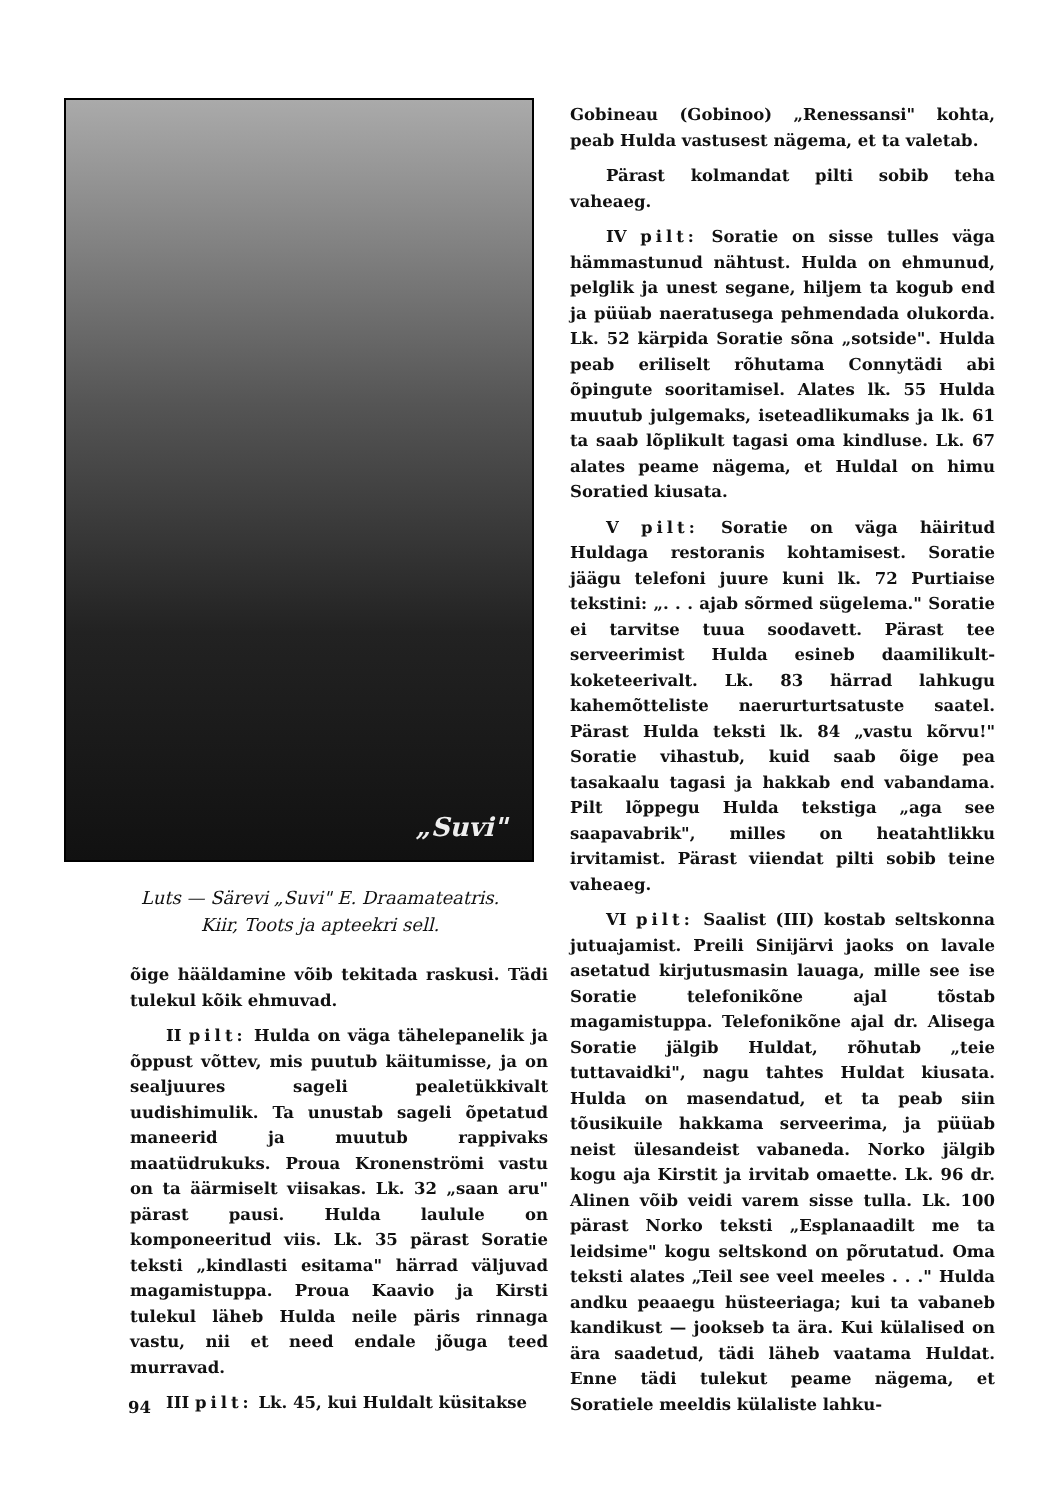„Suvi"
Luts — Särevi „Suvi" E. Draamateatris.
Kiir, Toots ja apteekri sell.
õige hääldamine võib tekitada raskusi. Tädi tulekul kõik ehmuvad.
II pilt: Hulda on väga tähelepanelik ja õppust võttev, mis puutub käitumisse, ja on sealjuures sageli pealetükkivalt uudishimulik. Ta unustab sageli õpetatud maneerid ja muutub rappivaks maatüdrukuks. Proua Kronenströmi vastu on ta äärmiselt viisakas. Lk. 32 „saan aru" pärast pausi. Hulda laulule on komponeeritud viis. Lk. 35 pärast Soratie teksti „kindlasti esitama" härrad väljuvad magamistuppa. Proua Kaavio ja Kirsti tulekul läheb Hulda neile päris rinnaga vastu, nii et need endale jõuga teed murravad.
III pilt: Lk. 45, kui Huldalt küsitakse
Gobineau (Gobinoo) „Renessansi" kohta, peab Hulda vastusest nägema, et ta valetab.
Pärast kolmandat pilti sobib teha vaheaeg.
IV pilt: Soratie on sisse tulles väga hämmastunud nähtust. Hulda on ehmunud, pelglik ja unest segane, hiljem ta kogub end ja püüab naeratusega pehmendada olukorda. Lk. 52 kärpida Soratie sõna „sotside". Hulda peab eriliselt rõhutama Connytädi abi õpingute sooritamisel. Alates lk. 55 Hulda muutub julgemaks, iseteadlikumaks ja lk. 61 ta saab lõplikult tagasi oma kindluse. Lk. 67 alates peame nägema, et Huldal on himu Soratied kiusata.
V pilt: Soratie on väga häiritud Huldaga restoranis kohtamisest. Soratie jäägu telefoni juure kuni lk. 72 Purtiaise tekstini: „. . . ajab sõrmed sügelema." Soratie ei tarvitse tuua soodavett. Pärast tee serveerimist Hulda esineb daamilikult-koketeerivalt. Lk. 83 härrad lahkugu kahemõtteliste naerurturtsatuste saatel. Pärast Hulda teksti lk. 84 „vastu kõrvu!" Soratie vihastub, kuid saab õige pea tasakaalu tagasi ja hakkab end vabandama. Pilt lõppegu Hulda tekstiga „aga see saapavabrik", milles on heatahtlikku irvitamist. Pärast viiendat pilti sobib teine vaheaeg.
VI pilt: Saalist (III) kostab seltskonna jutuajamist. Preili Sinijärvi jaoks on lavale asetatud kirjutusmasin lauaga, mille see ise Soratie telefonikõne ajal tõstab magamistuppa. Telefonikõne ajal dr. Alisega Soratie jälgib Huldat, rõhutab „teie tuttavaidki", nagu tahtes Huldat kiusata. Hulda on masendatud, et ta peab siin tõusikuile hakkama serveerima, ja püüab neist ülesandeist vabaneda. Norko jälgib kogu aja Kirstit ja irvitab omaette. Lk. 96 dr. Alinen võib veidi varem sisse tulla. Lk. 100 pärast Norko teksti „Esplanaadilt me ta leidsime" kogu seltskond on põrutatud. Oma teksti alates „Teil see veel meeles . . ." Hulda andku peaaegu hüsteeriaga; kui ta vabaneb kandikust — jookseb ta ära. Kui külalised on ära saadetud, tädi läheb vaatama Huldat. Enne tädi tulekut peame nägema, et Soratiele meeldis külaliste lahku-
94